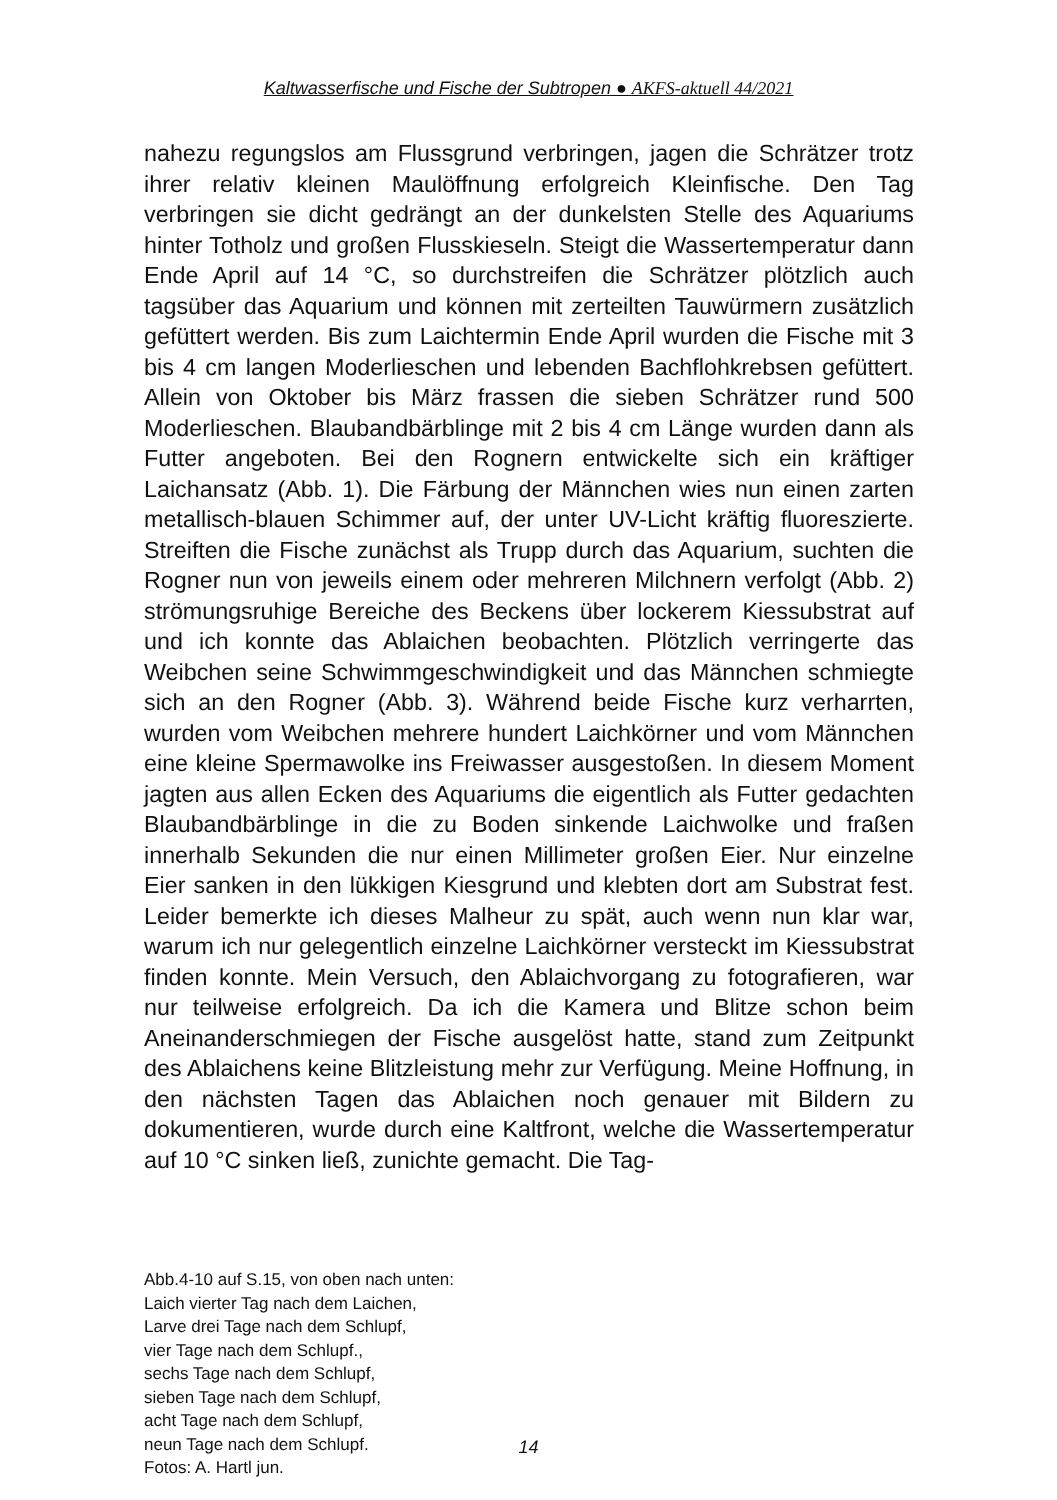Kaltwasserfische und Fische der Subtropen ● AKFS-aktuell 44/2021
nahezu regungslos am Flussgrund verbringen, jagen die Schrätzer trotz ihrer relativ kleinen Maulöffnung erfolgreich Kleinfische. Den Tag verbringen sie dicht gedrängt an der dunkelsten Stelle des Aquariums hinter Totholz und großen Flusskieseln. Steigt die Wassertemperatur dann Ende April auf 14 °C, so durchstreifen die Schrätzer plötzlich auch tagsüber das Aquarium und können mit zerteilten Tauwürmern zusätzlich gefüttert werden. Bis zum Laichtermin Ende April wurden die Fische mit 3 bis 4 cm langen Moderlieschen und lebenden Bachflohkrebsen gefüttert. Allein von Oktober bis März frassen die sieben Schrätzer rund 500 Moderlieschen. Blaubandbärblinge mit 2 bis 4 cm Länge wurden dann als Futter angeboten. Bei den Rognern entwickelte sich ein kräftiger Laichansatz (Abb. 1). Die Färbung der Männchen wies nun einen zarten metallisch-blauen Schimmer auf, der unter UV-Licht kräftig fluoreszierte. Streiften die Fische zunächst als Trupp durch das Aquarium, suchten die Rogner nun von jeweils einem oder mehreren Milchnern verfolgt (Abb. 2) strömungsruhige Bereiche des Beckens über lockerem Kiessubstrat auf und ich konnte das Ablaichen beobachten. Plötzlich verringerte das Weibchen seine Schwimmgeschwindigkeit und das Männchen schmiegte sich an den Rogner (Abb. 3). Während beide Fische kurz verharrten, wurden vom Weibchen mehrere hundert Laichkörner und vom Männchen eine kleine Spermawolke ins Freiwasser ausgestoßen. In diesem Moment jagten aus allen Ecken des Aquariums die eigentlich als Futter gedachten Blaubandbärblinge in die zu Boden sinkende Laichwolke und fraßen innerhalb Sekunden die nur einen Millimeter großen Eier. Nur einzelne Eier sanken in den lükkigen Kiesgrund und klebten dort am Substrat fest. Leider bemerkte ich dieses Malheur zu spät, auch wenn nun klar war, warum ich nur gelegentlich einzelne Laichkörner versteckt im Kiessubstrat finden konnte. Mein Versuch, den Ablaichvorgang zu fotografieren, war nur teilweise erfolgreich. Da ich die Kamera und Blitze schon beim Aneinanderschmiegen der Fische ausgelöst hatte, stand zum Zeitpunkt des Ablaichens keine Blitzleistung mehr zur Verfügung. Meine Hoffnung, in den nächsten Tagen das Ablaichen noch genauer mit Bildern zu dokumentieren, wurde durch eine Kaltfront, welche die Wassertemperatur auf 10 °C sinken ließ, zunichte gemacht. Die Tag-
Abb.4-10 auf S.15, von oben nach unten:
Laich vierter Tag nach dem Laichen,
Larve drei Tage nach dem Schlupf,
vier Tage nach dem Schlupf.,
sechs Tage nach dem Schlupf,
sieben Tage nach dem Schlupf,
acht Tage nach dem Schlupf,
neun Tage nach dem Schlupf.
Fotos: A. Hartl jun.
14